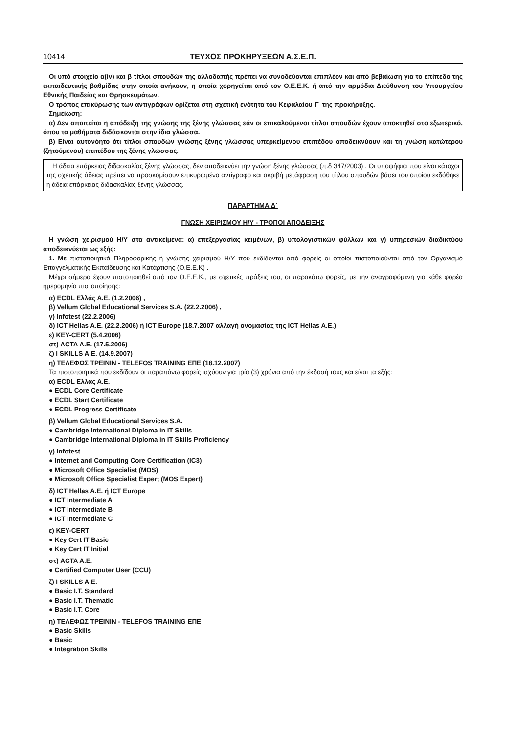10414 ΤΕΥΧΟΣ ΠΡΟΚΗΡΥΞΕΩΝ Α.Σ.Ε.Π.
Οι υπό στοιχείο α(iv) και β τίτλοι σπουδών της αλλοδαπής πρέπει να συνοδεύονται επιπλέον και από βεβαίωση για το επίπεδο της εκπαιδευτικής βαθμίδας στην οποία ανήκουν, η οποία χορηγείται από τον Ο.Ε.Ε.Κ. ή από την αρμόδια Διεύθυνση του Υπουργείου Εθνικής Παιδείας και Θρησκευμάτων.
Ο τρόπος επικύρωσης των αντιγράφων ορίζεται στη σχετική ενότητα του Κεφαλαίου Γ΄ της προκήρυξης.
Σημείωση:
α) Δεν απαιτείται η απόδειξη της γνώσης της ξένης γλώσσας εάν οι επικαλούμενοι τίτλοι σπουδών έχουν αποκτηθεί στο εξωτερικό, όπου τα μαθήματα διδάσκονται στην ίδια γλώσσα.
β) Είναι αυτονόητο ότι τίτλοι σπουδών γνώσης ξένης γλώσσας υπερκείμενου επιπέδου αποδεικνύουν και τη γνώση κατώτερου (ζητούμενου) επιπέδου της ξένης γλώσσας.
Η άδεια επάρκειας διδασκαλίας ξένης γλώσσας, δεν αποδεικνύει την γνώση ξένης γλώσσας (π.δ 347/2003) . Οι υποψήφιοι που είναι κάτοχοι της σχετικής άδειας πρέπει να προσκομίσουν επικυρωμένο αντίγραφο και ακριβή μετάφραση του τίτλου σπουδών βάσει του οποίου εκδόθηκε η άδεια επάρκειας διδασκαλίας ξένης γλώσσας.
ΠΑΡΑΡΤΗΜΑ Δ΄
ΓΝΩΣΗ ΧΕΙΡΙΣΜΟΥ Η/Υ - ΤΡΟΠΟΙ ΑΠΟΔΕΙΞΗΣ
Η γνώση χειρισμού Η/Υ στα αντικείμενα: α) επεξεργασίας κειμένων, β) υπολογιστικών φύλλων και γ) υπηρεσιών διαδικτύου αποδεικνύεται ως εξής:
1. Με πιστοποιητικά Πληροφορικής ή γνώσης χειρισμού Η/Υ που εκδίδονται από φορείς οι οποίοι πιστοποιούνται από τον Οργανισμό Επαγγελματικής Εκπαίδευσης και Κατάρτισης (Ο.Ε.Ε.Κ) .
Μέχρι σήμερα έχουν πιστοποιηθεί από τον Ο.Ε.Ε.Κ., με σχετικές πράξεις του, οι παρακάτω φορείς, με την αναγραφόμενη για κάθε φορέα ημερομηνία πιστοποίησης:
α) ECDL Ελλάς Α.Ε. (1.2.2006) ,
β) Vellum Global Educational Services S.A. (22.2.2006) ,
γ) Infotest (22.2.2006)
δ) ICT Hellas A.E. (22.2.2006) ή ICT Europe (18.7.2007 αλλαγή ονομασίας της ICT Hellas A.E.)
ε) KEY-CERT (5.4.2006)
στ) ACTA A.E. (17.5.2006)
ζ) I SKILLS A.E. (14.9.2007)
η) ΤΕΛΕΦΩΣ ΤΡΕΙΝΙΝ - TELEFOS TRAINING ΕΠΕ (18.12.2007)
Τα πιστοποιητικά που εκδίδουν οι παραπάνω φορείς ισχύουν για τρία (3) χρόνια από την έκδοσή τους και είναι τα εξής:
α) ECDL Ελλάς Α.Ε.
● ECDL Core Certificate
● ECDL Start Certificate
● ECDL Progress Certificate
β) Vellum Global Educational Services S.A.
● Cambridge International Diploma in IT Skills
● Cambridge International Diploma in IT Skills Proficiency
γ) Infotest
● Internet and Computing Core Certification (IC3)
● Microsoft Office Specialist (MOS)
● Microsoft Office Specialist Expert (MOS Expert)
δ) ICT Hellas A.E. ή ICT Europe
● ICT Intermediate A
● ICT Intermediate B
● ICT Intermediate C
ε) KEY-CERT
● Key Cert IT Basic
● Key Cert IT Initial
στ) ACTA A.E.
● Certified Computer User (CCU)
ζ) I SKILLS A.E.
● Basic I.T. Standard
● Basic I.T. Thematic
● Basic I.T. Core
η) ΤΕΛΕΦΩΣ ΤΡΕΙΝΙΝ - TELEFOS TRAINING ΕΠΕ
● Basic Skills
● Basic
● Integration Skills